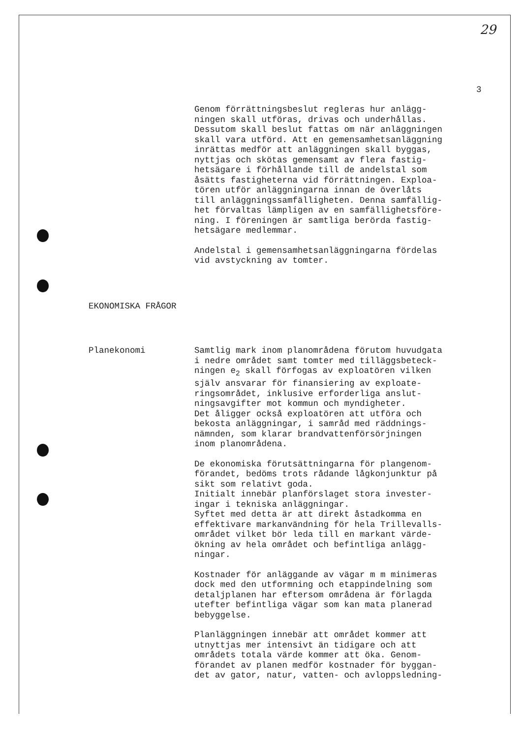29
3
Genom förrättningsbeslut regleras hur anlägg- ningen skall utföras, drivas och underhållas. Dessutom skall beslut fattas om när anläggningen skall vara utförd. Att en gemensamhetsanläggning inrättas medför att anläggningen skall byggas, nyttjas och skötas gemensamt av flera fastig- hetsägare i förhållande till de andelstal som åsätts fastigheterna vid förrättningen. Exploa- tören utför anläggningarna innan de överlåts till anläggningssamfälligheten. Denna samfällig- het förvaltas lämpligen av en samfällighetsföre- ning. I föreningen är samtliga berörda fastig- hetsägare medlemmar.
Andelstal i gemensamhetsanläggningarna fördelas vid avstyckning av tomter.
EKONOMISKA FRÅGOR
Planekonomi Samtlig mark inom planområdena förutom huvudgata i nedre området samt tomter med tilläggsbeteck- ningen e<sub>2</sub> skall förfogas av exploatören vilken själv ansvarar för finansiering av exploate- ringsområdet, inklusive erforderliga anslut- ningsavgifter mot kommun och myndigheter. Det åligger också exploatören att utföra och bekosta anläggningar, i samråd med räddnings- nämnden, som klarar brandvattenförsörjningen inom planområdena.
De ekonomiska förutsättningarna för plangenom- förandet, bedöms trots rådande lågkonjunktur på sikt som relativt goda. Initialt innebär planförslaget stora invester- ingar i tekniska anläggningar. Syftet med detta är att direkt åstadkomma en effektivare markanvändning för hela Trillevalls- området vilket bör leda till en markant värde- ökning av hela området och befintliga anlägg- ningar.
Kostnader för anläggande av vägar m m minimeras dock med den utformning och etappindelning som detaljplanen har eftersom områdena är förlagda utefter befintliga vägar som kan mata planerad bebyggelse.
Planläggningen innebär att området kommer att utnyttjas mer intensivt än tidigare och att områdets totala värde kommer att öka. Genom- förandet av planen medför kostnader för byggan- det av gator, natur, vatten- och avloppsledning-